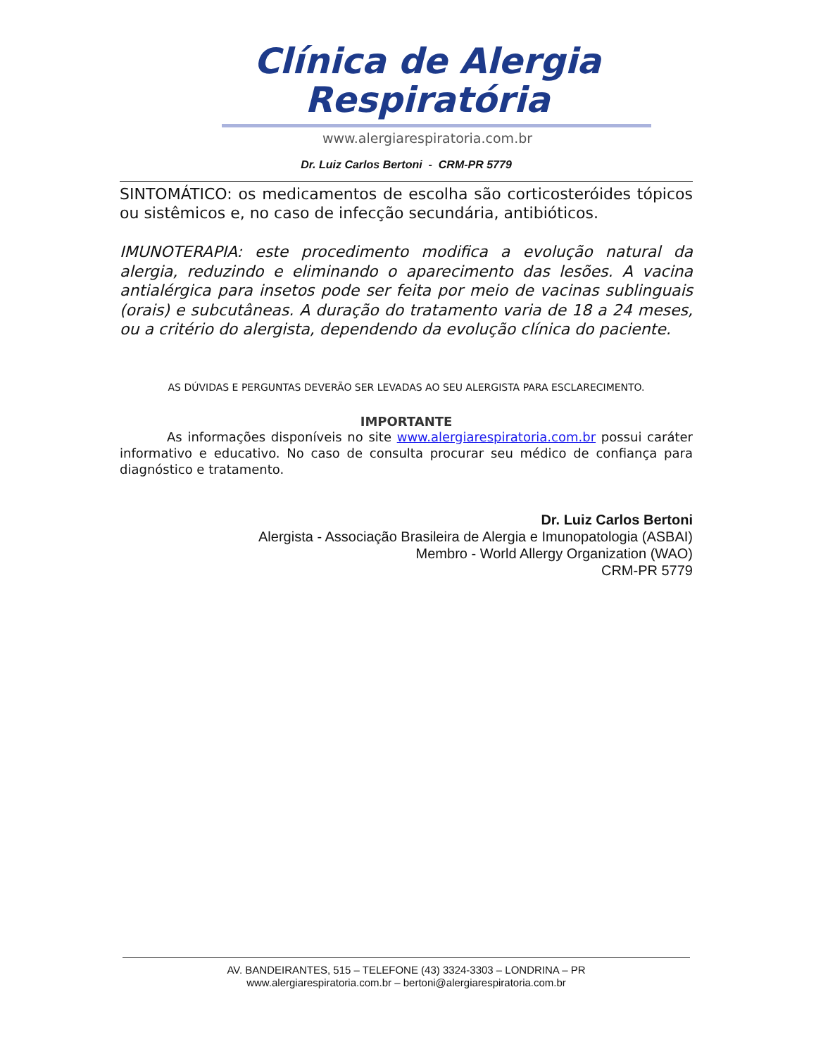Clínica de Alergia Respiratória
www.alergiarespiratoria.com.br
Dr. Luiz Carlos Bertoni - CRM-PR 5779
SINTOMÁTICO: os medicamentos de escolha são corticosteróides tópicos ou sistêmicos e, no caso de infecção secundária, antibióticos.
IMUNOTERAPIA: este procedimento modifica a evolução natural da alergia, reduzindo e eliminando o aparecimento das lesões. A vacina antialérgica para insetos pode ser feita por meio de vacinas sublinguais (orais) e subcutâneas. A duração do tratamento varia de 18 a 24 meses, ou a critério do alergista, dependendo da evolução clínica do paciente.
AS DÚVIDAS E PERGUNTAS DEVERÃO SER LEVADAS AO SEU ALERGISTA PARA ESCLARECIMENTO.
IMPORTANTE
As informações disponíveis no site www.alergiarespiratoria.com.br possui caráter informativo e educativo. No caso de consulta procurar seu médico de confiança para diagnóstico e tratamento.
Dr. Luiz Carlos Bertoni
Alergista - Associação Brasileira de Alergia e Imunopatologia (ASBAI)
Membro - World Allergy Organization (WAO)
CRM-PR 5779
AV. BANDEIRANTES, 515 – TELEFONE (43) 3324-3303 – LONDRINA – PR
www.alergiarespiratoria.com.br – bertoni@alergiarespiratoria.com.br